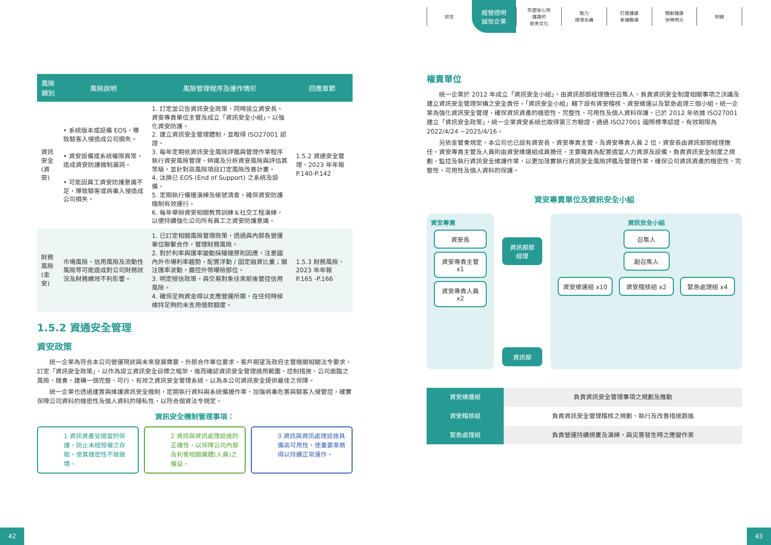| 風險類別 | 風險說明 | 風險管理程序及運作情形 | 回應章節 |
| --- | --- | --- | --- |
| 資訊安全 (資安) | • 系統版本或設備 EOS，導致駭客入侵造成公司損失。 • 資安設備或系統權限異常，造成資安防護機制漏洞。 • 可能因員工資安防護意識不足，導致駭客或病毒入侵造成公司損失。 | 1. 訂定並公告資訊安全政策，同時設立資安長、資安專責單位主管及成立「資訊安全小組」，以強化資安防護。 2. 建立資訊安全管理體制，並取得 ISO27001 認證。 3. 每年定期依資訊安全風險評鑑與管理作業程序執行資安風險管理，辨識及分析資安風險與評估其等級，並針對高風險項目訂定風險改善計畫。 4. 汰換已 EOS (End of Support) 之系統及設備。 5. 定期執行備援演練及帳號清查，確保資安防護機制有效運行。 6. 每年舉辦資安相關教育訓練＆社交工程演練，以便持續強化公司所有員工之資安防護意識。 | 1.5.2 資通安全管理、2023 年年報 P.140-P.142 |
| 財務風險 (金安) | 市場風險、信用風險及流動性風險等可能造成對公司財務狀況及財務績效不利影響。 | 1. 已訂定相關風險管理政策，透過與內部各營運單位聯繫合作，管理財務風險。 2. 對於利率與匯率變動採穩健原則因應，注意國內外市場利率趨勢，配置浮動 / 固定融資比重；關注匯率波動，嚴控外幣曝險部位。 3. 明定授信政策，與交易對象往來前後管控信用風險。 4. 確保足夠資金得以支應營運所需，在任何時候維持足夠的未支用借款額度。 | 1.5.3 財務風險、2023 年年報 P.165 -P.166 |
1.5.2 資通安全管理
資安政策
統一企業為符合本公司營運現狀與未來發展需要、外部合作單位要求、客戶期望及政府主管機關相關法令要求，訂定「資訊安全政策」，以作為設立資訊安全目標之框架，進而確認資訊安全管理適用範圍、控制措施、公司面臨之風險、機會，建構一個完整、可行、有效之資訊安全管理系統，以為本公司資訊安全提供最佳之保障。
統一企業也透過建置與維護資訊安全機制，定期執行資料與系統備援作業、加強病毒危害與駭客入侵管控，確實保障公司資料的機密性及個人資料的隱私性，以符合個資法令規定。
資訊安全機制管理事項：
1 資訊資產受適當的保護，防止未經授權之存取，使其機密性不被破壞。
2 資訊與資訊處理設施的正確性，以保障公司內部及利害相關團體(人員)之權益。
3 資訊與資訊處理設施具備高可用性，使重要業務得以持續正常運作。
前言
經營透明
誠信企業
形塑安心與
健康的
飲食文化
致力
環境永續
打造健康
幸福職場
開創健康
快樂明天
附錄
權責單位
統一企業於 2012 年成立「資訊安全小組」，由資訊部部經理擔任召集人，負責資訊安全制度相關事項之決議及建立資訊安全管理架構之安全責任。「資訊安全小組」轄下設有資安稽核、資安維運以及緊急處理三個小組。統一企業為強化資訊安全管理，確保資訊資產的機密性、完整性、可用性及個人資料保護，已於 2012 年依據 ISO27001 建立「資訊安全政策」，統一企業資安系統也取得第三方驗證，通過 ISO27001 國際標準認證，有效期限為 2022/4/24 ~2025/4/16。
另依金管會規定，本公司也已設有資安長、資安專責主管、及資安專責人員 2 位，資安長由資訊部部經理擔任，資安專責主管及人員則由資安維運組成員擔任，主要職責為配置適當人力資源及設備，負責資訊安全制度之規劃、監控及執行資訊安全維護作業，以更加落實執行資訊安全風險評鑑及管理作業，確保公司資訊資產的機密性、完整性、可用性及個人資料的保護。
資安專責單位及資訊安全小組
資安專責
資安長
資安專責主管 x1
資安專責人員 x2
資訊部部經理
資訊部
資訊安全小組
召集人
副召集人
資安維運組 x10 資安稽核組 x2 緊急處理組 x4
| 資安維運組 | 負責資訊安全管理事項之規劃及推動 |
| 資安稽核組 | 負責資訊安全管理稽核之規劃、執行及改善措施跟進 |
| 緊急處理組 | 負責營運持續規畫及演練，與災害發生時之應變作業 |
42 43